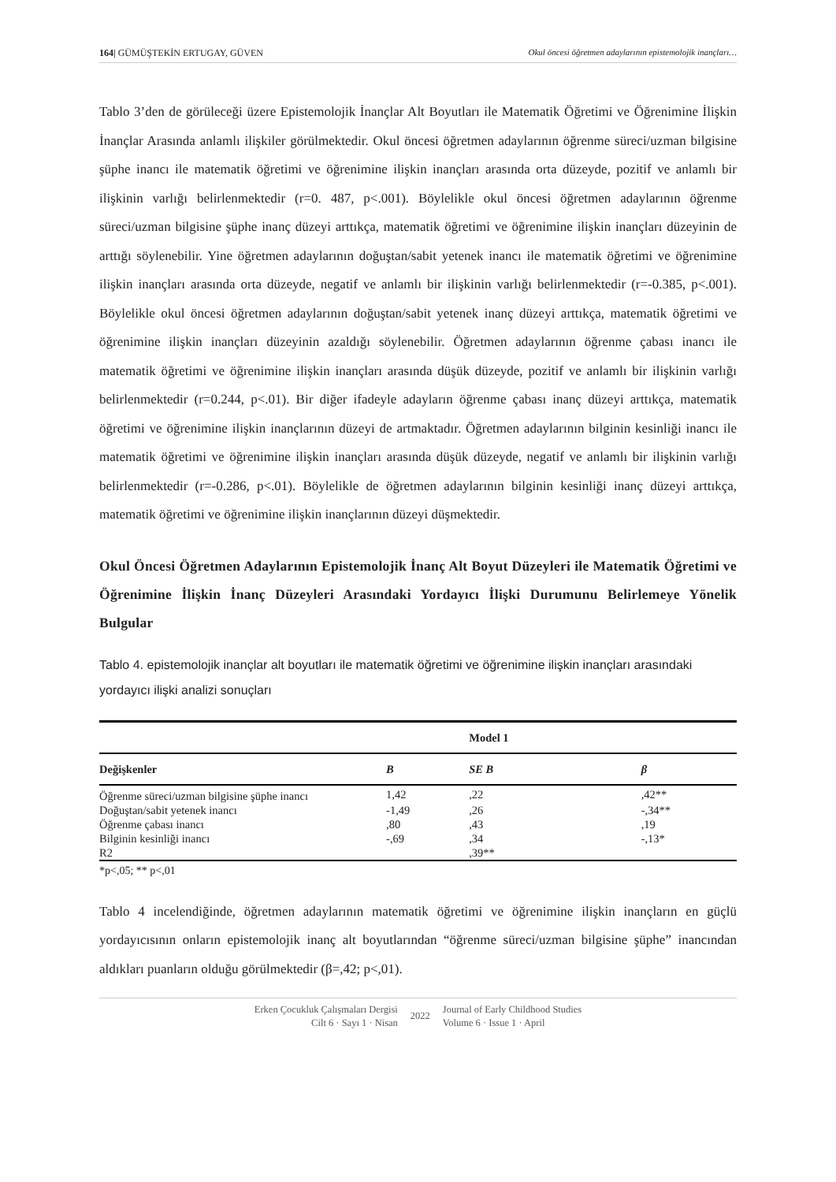164| GÜMÜŞTEKİN ERTUGAY, GÜVEN Okul öncesi öğretmen adaylarının epistemolojik inançları…
Tablo 3’den de görüleceği üzere Epistemolojik İnançlar Alt Boyutları ile Matematik Öğretimi ve Öğrenimine İlişkin İnançlar Arasında anlamlı ilişkiler görülmektedir. Okul öncesi öğretmen adaylarının öğrenme süreci/uzman bilgisine şüphe inancı ile matematik öğretimi ve öğrenimine ilişkin inançları arasında orta düzeyde, pozitif ve anlamlı bir ilişkinin varlığı belirlenmektedir (r=0. 487, p<.001). Böylelikle okul öncesi öğretmen adaylarının öğrenme süreci/uzman bilgisine şüphe inanç düzeyi arttıkça, matematik öğretimi ve öğrenimine ilişkin inançları düzeyinin de arttığı söylenebilir. Yine öğretmen adaylarının doğuştan/sabit yetenek inancı ile matematik öğretimi ve öğrenimine ilişkin inançları arasında orta düzeyde, negatif ve anlamlı bir ilişkinin varlığı belirlenmektedir (r=-0.385, p<.001). Böylelikle okul öncesi öğretmen adaylarının doğuştan/sabit yetenek inanç düzeyi arttıkça, matematik öğretimi ve öğrenimine ilişkin inançları düzeyinin azaldığı söylenebilir. Öğretmen adaylarının öğrenme çabası inancı ile matematik öğretimi ve öğrenimine ilişkin inançları arasında düşük düzeyde, pozitif ve anlamlı bir ilişkinin varlığı belirlenmektedir (r=0.244, p<.01). Bir diğer ifadeyle adayların öğrenme çabası inanç düzeyi arttıkça, matematik öğretimi ve öğrenimine ilişkin inançlarının düzeyi de artmaktadır. Öğretmen adaylarının bilginin kesinliği inancı ile matematik öğretimi ve öğrenimine ilişkin inançları arasında düşük düzeyde, negatif ve anlamlı bir ilişkinin varlığı belirlenmektedir (r=-0.286, p<.01). Böylelikle de öğretmen adaylarının bilginin kesinliği inanç düzeyi arttıkça, matematik öğretimi ve öğrenimine ilişkin inançlarının düzeyi düşmektedir.
Okul Öncesi Öğretmen Adaylarının Epistemolojik İnanç Alt Boyut Düzeyleri ile Matematik Öğretimi ve Öğrenimine İlişkin İnanç Düzeyleri Arasındaki Yordayıcı İlişki Durumunu Belirlemeye Yönelik Bulgular
Tablo 4. epistemolojik inançlar alt boyutları ile matematik öğretimi ve öğrenimine ilişkin inançları arasındaki yordayıcı ilişki analizi sonuçları
| | | Model 1 | |
| --- | --- | --- | --- |
| Değişkenler | B | SE B | β |
| Öğrenme süreci/uzman bilgisine şüphe inancı | 1,42 | ,22 | ,42** |
| Doğuştan/sabit yetenek inancı | -1,49 | ,26 | -,34** |
| Öğrenme çabası inancı | ,80 | ,43 | ,19 |
| Bilginin kesinliği inancı | -,69 | ,34 | -,13* |
| R2 | | ,39** | |
*p<,05; ** p<,01
Tablo 4 incelendiğinde, öğretmen adaylarının matematik öğretimi ve öğrenimine ilişkin inançların en güçlü yordayıcısının onların epistemolojik inanç alt boyutlarından “öğrenme süreci/uzman bilgisine şüphe” inancından aldıkları puanların olduğu görülmektedir (β=,42; p<,01).
Erken Çocukluk Çalışmaları Dergisi
Cilt 6 · Sayı 1 · Nisan
2022
Journal of Early Childhood Studies
Volume 6 · Issue 1 · April